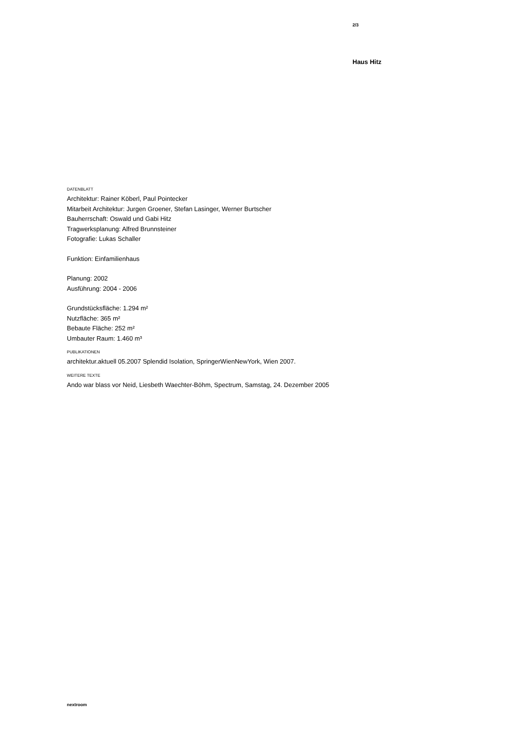2/3
Haus Hitz
DATENBLATT
Architektur: Rainer Köberl, Paul Pointecker
Mitarbeit Architektur: Jurgen Groener, Stefan Lasinger, Werner Burtscher
Bauherrschaft: Oswald und Gabi Hitz
Tragwerksplanung: Alfred Brunnsteiner
Fotografie: Lukas Schaller
Funktion: Einfamilienhaus
Planung: 2002
Ausführung: 2004 - 2006
Grundstücksfläche: 1.294 m²
Nutzfläche: 365 m²
Bebaute Fläche: 252 m²
Umbauter Raum: 1.460 m³
PUBLIKATIONEN
architektur.aktuell 05.2007 Splendid Isolation, SpringerWienNewYork, Wien 2007.
WEITERE TEXTE
Ando war blass vor Neid, Liesbeth Waechter-Böhm, Spectrum, Samstag, 24. Dezember 2005
nextroom